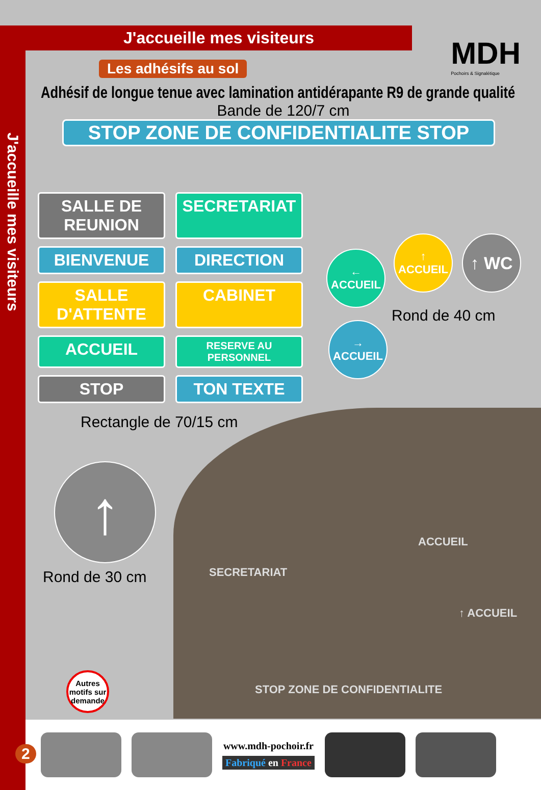J'accueille mes visiteurs
MDH
Pochoirs & Signalétique
J'accueille mes visiteurs
Les adhésifs au sol
Adhésif de longue tenue avec lamination antidérapante R9 de grande qualité
Bande de 120/7 cm
STOP ZONE DE CONFIDENTIALITE STOP
SALLE DE REUNION
SECRETARIAT
BIENVENUE
DIRECTION
SALLE D'ATTENTE
CABINET
ACCUEIL
RESERVE AU PERSONNEL
STOP
TON TEXTE
Rectangle de 70/15 cm
← ACCUEIL
↑ ACCUEIL
↑ WC
→ ACCUEIL
Rond de 40 cm
↑
Rond de 30 cm
Autres motifs sur demande
SECRETARIAT
ACCUEIL
↑ ACCUEIL
STOP ZONE DE CONFIDENTIALITE
www.mdh-pochoir.fr
Fabriqué en France
2